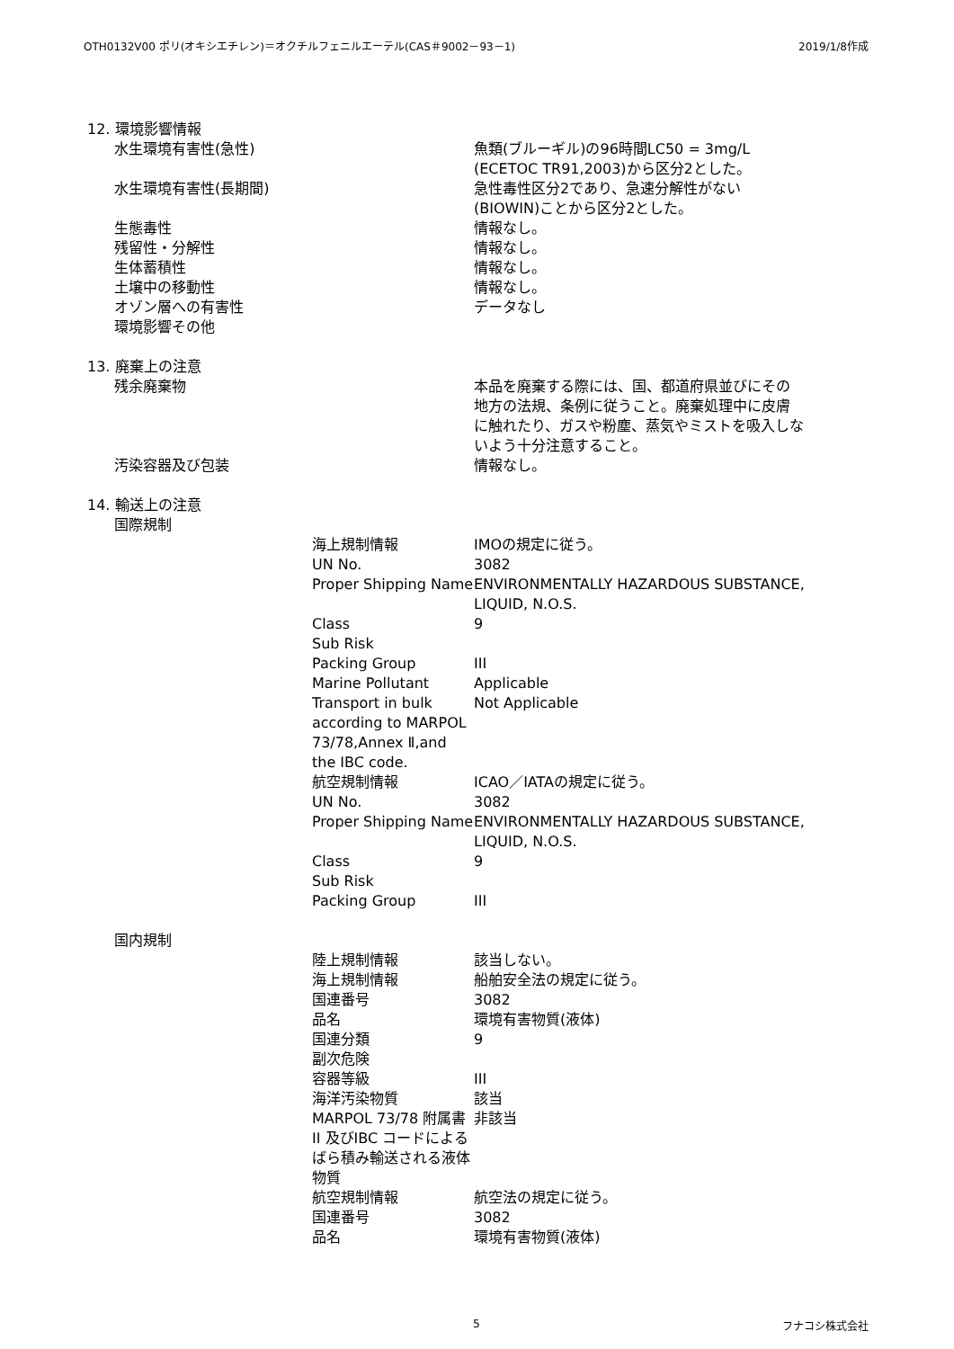OTH0132V00 ポリ(オキシエチレン)＝オクチルフェニルエーテル(CAS＃9002－93－1) 2019/1/8作成
| 12. 環境影響情報 | | | |
| | 水生環境有害性(急性) | | 魚類(ブルーギル)の96時間LC50 = 3mg/L (ECETOC TR91,2003)から区分2とした。 |
| | 水生環境有害性(長期間) | | 急性毒性区分2であり、急速分解性がない (BIOWIN)ことから区分2とした。 |
| | 生態毒性 | | 情報なし。 |
| | 残留性・分解性 | | 情報なし。 |
| | 生体蓄積性 | | 情報なし。 |
| | 土壌中の移動性 | | 情報なし。 |
| | オゾン層への有害性 | | データなし |
| | 環境影響その他 | | |
| 13. 廃棄上の注意 | | | |
| | 残余廃棄物 | | 本品を廃棄する際には、国、都道府県並びにその 地方の法規、条例に従うこと。廃棄処理中に皮膚 に触れたり、ガスや粉塵、蒸気やミストを吸入しな いよう十分注意すること。 |
| | 汚染容器及び包装 | | 情報なし。 |
| 14. 輸送上の注意 | | | |
| | 国際規制 | | |
| | | 海上規制情報 | IMOの規定に従う。 |
| | | UN No. | 3082 |
| | | Proper Shipping Name | ENVIRONMENTALLY HAZARDOUS SUBSTANCE, LIQUID, N.O.S. |
| | | Class | 9 |
| | | Sub Risk | |
| | | Packing Group | III |
| | | Marine Pollutant | Applicable |
| | | Transport in bulk according to MARPOL 73/78,Annex Ⅱ,and the IBC code. | Not Applicable |
| | | 航空規制情報 | ICAO／IATAの規定に従う。 |
| | | UN No. | 3082 |
| | | Proper Shipping Name | ENVIRONMENTALLY HAZARDOUS SUBSTANCE, LIQUID, N.O.S. |
| | | Class | 9 |
| | | Sub Risk | |
| | | Packing Group | III |
| | 国内規制 | | |
| | | 陸上規制情報 | 該当しない。 |
| | | 海上規制情報 | 船舶安全法の規定に従う。 |
| | | 国連番号 | 3082 |
| | | 品名 | 環境有害物質(液体) |
| | | 国連分類 | 9 |
| | | 副次危険 | |
| | | 容器等級 | III |
| | | 海洋汚染物質 | 該当 |
| | | MARPOL 73/78 附属書II 及びIBC コードによるばら積み輸送される液体物質 | 非該当 |
| | | 航空規制情報 | 航空法の規定に従う。 |
| | | 国連番号 | 3082 |
| | | 品名 | 環境有害物質(液体) |
5 フナコシ株式会社